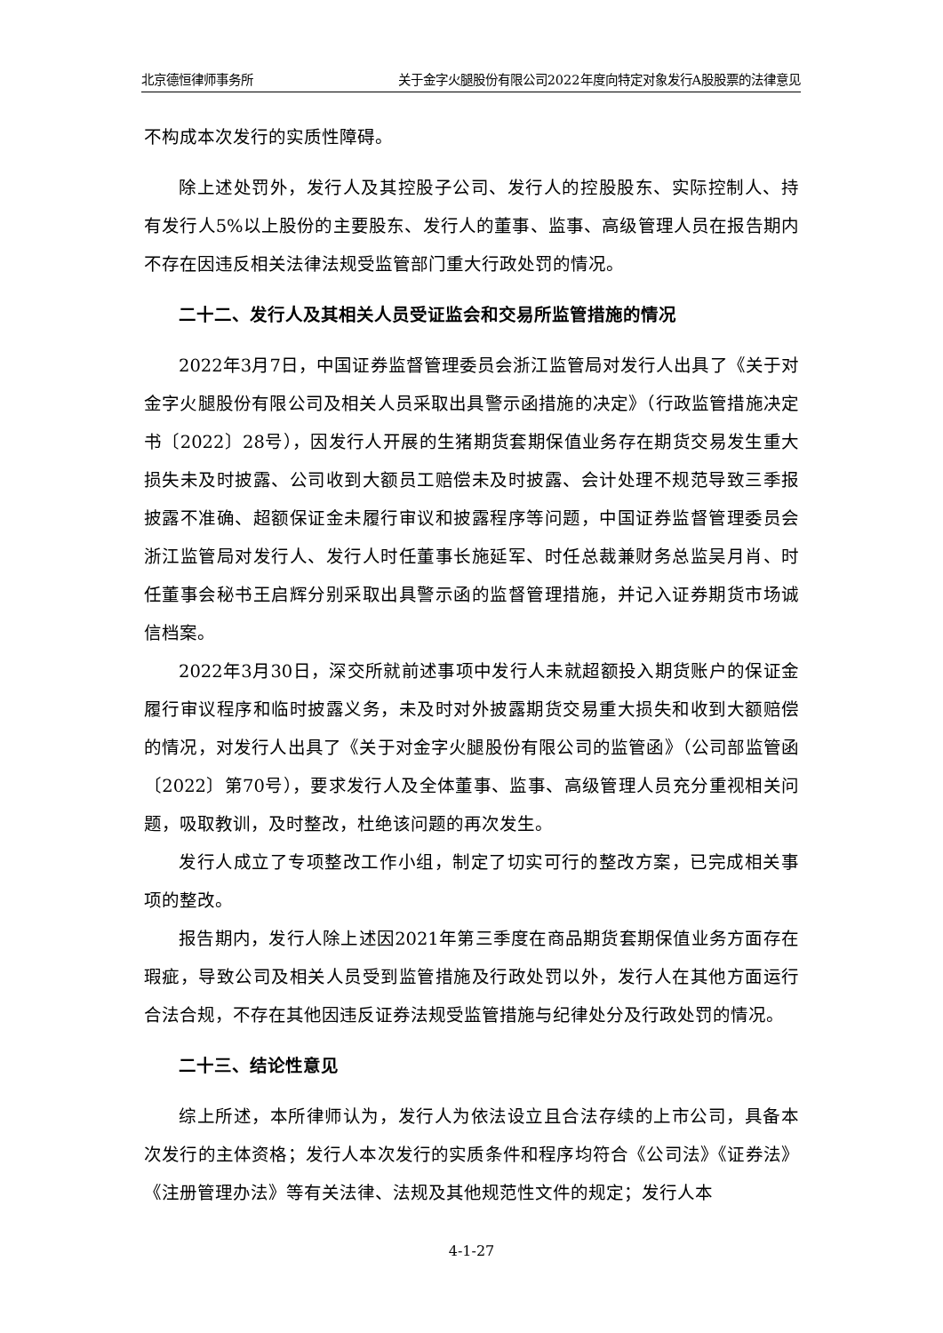北京德恒律师事务所 关于金字火腿股份有限公司2022年度向特定对象发行A股股票的法律意见
不构成本次发行的实质性障碍。
除上述处罚外，发行人及其控股子公司、发行人的控股股东、实际控制人、持有发行人5%以上股份的主要股东、发行人的董事、监事、高级管理人员在报告期内不存在因违反相关法律法规受监管部门重大行政处罚的情况。
二十二、发行人及其相关人员受证监会和交易所监管措施的情况
2022年3月7日，中国证券监督管理委员会浙江监管局对发行人出具了《关于对金字火腿股份有限公司及相关人员采取出具警示函措施的决定》（行政监管措施决定书〔2022〕28号），因发行人开展的生猪期货套期保值业务存在期货交易发生重大损失未及时披露、公司收到大额员工赔偿未及时披露、会计处理不规范导致三季报披露不准确、超额保证金未履行审议和披露程序等问题，中国证券监督管理委员会浙江监管局对发行人、发行人时任董事长施延军、时任总裁兼财务总监吴月肖、时任董事会秘书王启辉分别采取出具警示函的监督管理措施，并记入证券期货市场诚信档案。
2022年3月30日，深交所就前述事项中发行人未就超额投入期货账户的保证金履行审议程序和临时披露义务，未及时对外披露期货交易重大损失和收到大额赔偿的情况，对发行人出具了《关于对金字火腿股份有限公司的监管函》（公司部监管函〔2022〕第70号），要求发行人及全体董事、监事、高级管理人员充分重视相关问题，吸取教训，及时整改，杜绝该问题的再次发生。
发行人成立了专项整改工作小组，制定了切实可行的整改方案，已完成相关事项的整改。
报告期内，发行人除上述因2021年第三季度在商品期货套期保值业务方面存在瑕疵，导致公司及相关人员受到监管措施及行政处罚以外，发行人在其他方面运行合法合规，不存在其他因违反证券法规受监管措施与纪律处分及行政处罚的情况。
二十三、结论性意见
综上所述，本所律师认为，发行人为依法设立且合法存续的上市公司，具备本次发行的主体资格；发行人本次发行的实质条件和程序均符合《公司法》《证券法》《注册管理办法》等有关法律、法规及其他规范性文件的规定；发行人本
4-1-27